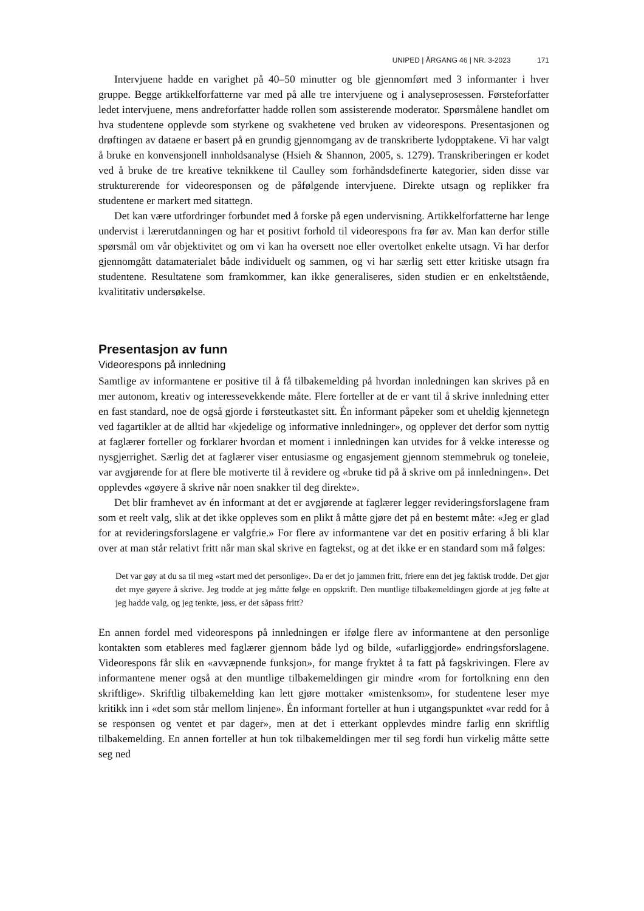UNIPED | ÅRGANG 46 | NR. 3-2023 171
Intervjuene hadde en varighet på 40–50 minutter og ble gjennomført med 3 informanter i hver gruppe. Begge artikkelforfatterne var med på alle tre intervjuene og i analyseprosessen. Førsteforfatter ledet intervjuene, mens andreforfatter hadde rollen som assisterende moderator. Spørsmålene handlet om hva studentene opplevde som styrkene og svakhetene ved bruken av videorespons. Presentasjonen og drøftingen av dataene er basert på en grundig gjennomgang av de transkriberte lydopptakene. Vi har valgt å bruke en konvensjonell innholdsanalyse (Hsieh & Shannon, 2005, s. 1279). Transkriberingen er kodet ved å bruke de tre kreative teknikkene til Caulley som forhåndsdefinerte kategorier, siden disse var strukturerende for videoresponsen og de påfølgende intervjuene. Direkte utsagn og replikker fra studentene er markert med sitattegn.
Det kan være utfordringer forbundet med å forske på egen undervisning. Artikkelforfatterne har lenge undervist i lærerutdanningen og har et positivt forhold til videorespons fra før av. Man kan derfor stille spørsmål om vår objektivitet og om vi kan ha oversett noe eller overtolket enkelte utsagn. Vi har derfor gjennomgått datamaterialet både individuelt og sammen, og vi har særlig sett etter kritiske utsagn fra studentene. Resultatene som framkommer, kan ikke generaliseres, siden studien er en enkeltstående, kvalititativ undersøkelse.
Presentasjon av funn
Videorespons på innledning
Samtlige av informantene er positive til å få tilbakemelding på hvordan innledningen kan skrives på en mer autonom, kreativ og interessevekkende måte. Flere forteller at de er vant til å skrive innledning etter en fast standard, noe de også gjorde i førsteutkastet sitt. Én informant påpeker som et uheldig kjennetegn ved fagartikler at de alltid har «kjedelige og informative innledninger», og opplever det derfor som nyttig at faglærer forteller og forklarer hvordan et moment i innledningen kan utvides for å vekke interesse og nysgjerrighet. Særlig det at faglærer viser entusiasme og engasjement gjennom stemmebruk og toneleie, var avgjørende for at flere ble motiverte til å revidere og «bruke tid på å skrive om på innledningen». Det opplevdes «gøyere å skrive når noen snakker til deg direkte».
Det blir framhevet av én informant at det er avgjørende at faglærer legger revideringsforslagene fram som et reelt valg, slik at det ikke oppleves som en plikt å måtte gjøre det på en bestemt måte: «Jeg er glad for at revideringsforslagene er valgfrie.» For flere av informantene var det en positiv erfaring å bli klar over at man står relativt fritt når man skal skrive en fagtekst, og at det ikke er en standard som må følges:
Det var gøy at du sa til meg «start med det personlige». Da er det jo jammen fritt, friere enn det jeg faktisk trodde. Det gjør det mye gøyere å skrive. Jeg trodde at jeg måtte følge en oppskrift. Den muntlige tilbakemeldingen gjorde at jeg følte at jeg hadde valg, og jeg tenkte, jøss, er det såpass fritt?
En annen fordel med videorespons på innledningen er ifølge flere av informantene at den personlige kontakten som etableres med faglærer gjennom både lyd og bilde, «ufarliggjorde» endringsforslagene. Videorespons får slik en «avvæpnende funksjon», for mange fryktet å ta fatt på fagskrivingen. Flere av informantene mener også at den muntlige tilbakemeldingen gir mindre «rom for fortolkning enn den skriftlige». Skriftlig tilbakemelding kan lett gjøre mottaker «mistenksom», for studentene leser mye kritikk inn i «det som står mellom linjene». Én informant forteller at hun i utgangspunktet «var redd for å se responsen og ventet et par dager», men at det i etterkant opplevdes mindre farlig enn skriftlig tilbakemelding. En annen forteller at hun tok tilbakemeldingen mer til seg fordi hun virkelig måtte sette seg ned